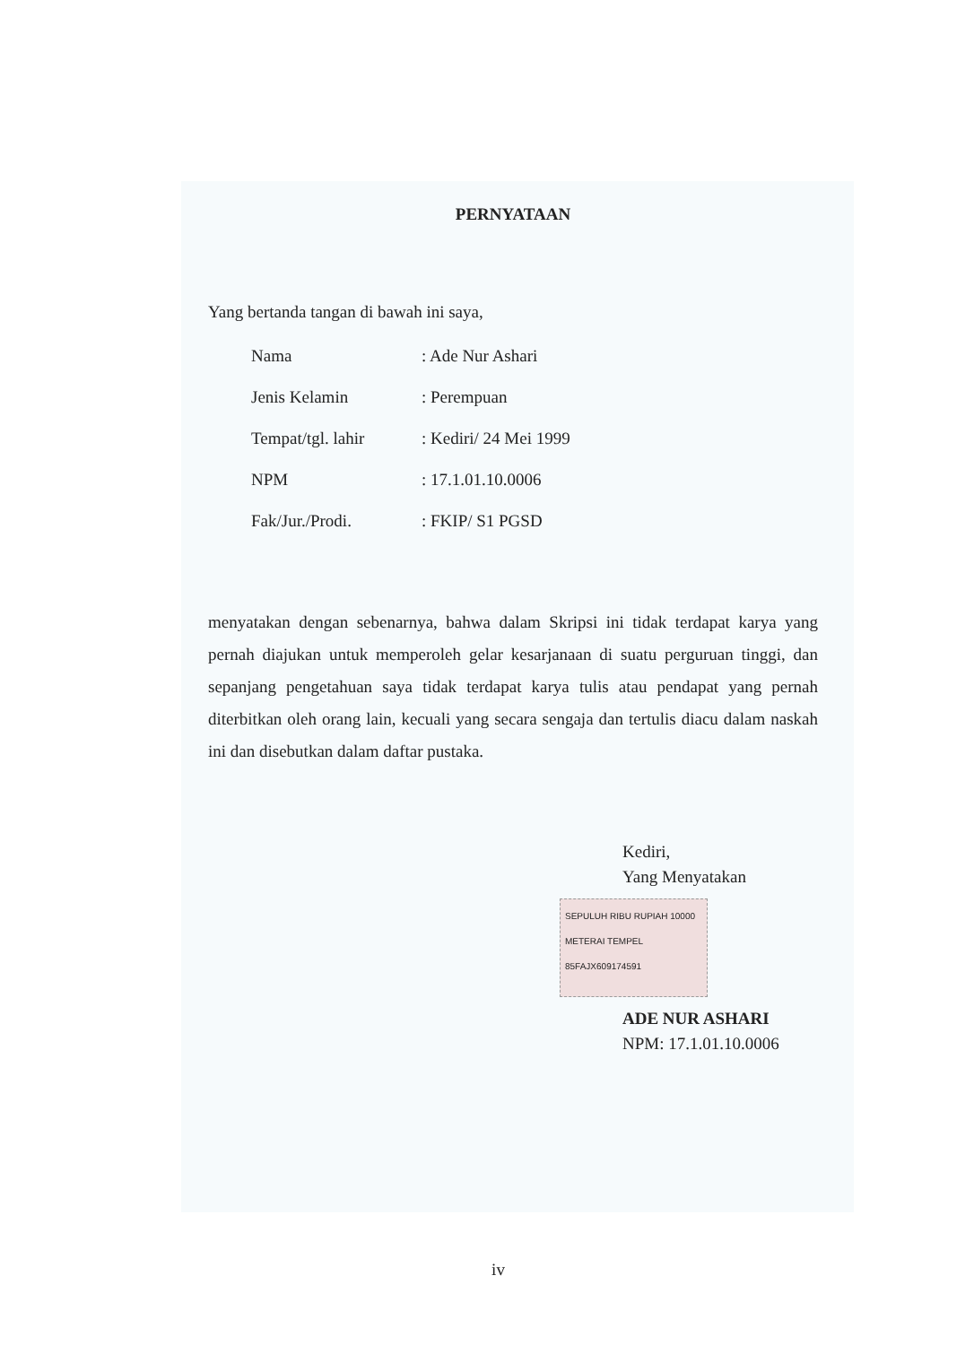PERNYATAAN
Yang bertanda tangan di bawah ini saya,
| Nama | : Ade Nur Ashari |
| Jenis Kelamin | : Perempuan |
| Tempat/tgl. lahir | : Kediri/ 24 Mei 1999 |
| NPM | : 17.1.01.10.0006 |
| Fak/Jur./Prodi. | : FKIP/ S1 PGSD |
menyatakan dengan sebenarnya, bahwa dalam Skripsi ini tidak terdapat karya yang pernah diajukan untuk memperoleh gelar kesarjanaan di suatu perguruan tinggi, dan sepanjang pengetahuan saya tidak terdapat karya tulis atau pendapat yang pernah diterbitkan oleh orang lain, kecuali yang secara sengaja dan tertulis diacu dalam naskah ini dan disebutkan dalam daftar pustaka.
Kediri,
Yang Menyatakan
SEPULUH RIBU RUPIAH 10000 METERAI TEMPEL 85FAJX609174591
ADE NUR ASHARI
NPM: 17.1.01.10.0006
iv